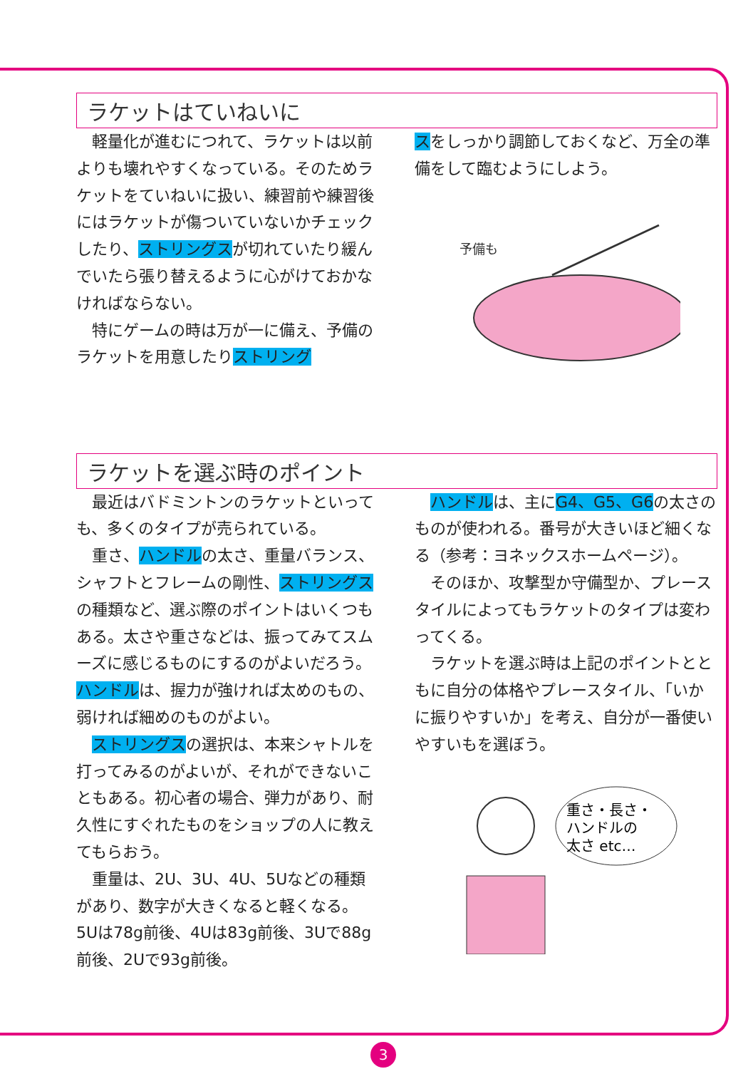ラケットはていねいに
軽量化が進むにつれて、ラケットは以前よりも壊れやすくなっている。そのためラケットをていねいに扱い、練習前や練習後にはラケットが傷ついていないかチェックしたり、ストリングスが切れていたり緩んでいたら張り替えるように心がけておかなければならない。
特にゲームの時は万が一に備え、予備のラケットを用意したりストリング
スをしっかり調節しておくなど、万全の準備をして臨むようにしよう。
予備も
ラケットを選ぶ時のポイント
最近はバドミントンのラケットといっても、多くのタイプが売られている。
重さ、ハンドルの太さ、重量バランス、シャフトとフレームの剛性、ストリングスの種類など、選ぶ際のポイントはいくつもある。太さや重さなどは、振ってみてスムーズに感じるものにするのがよいだろう。ハンドルは、握力が強ければ太めのもの、弱ければ細めのものがよい。
ストリングスの選択は、本来シャトルを打ってみるのがよいが、それができないこともある。初心者の場合、弾力があり、耐久性にすぐれたものをショップの人に教えてもらおう。
重量は、2U、3U、4U、5Uなどの種類があり、数字が大きくなると軽くなる。5Uは78g前後、4Uは83g前後、3Uで88g前後、2Uで93g前後。
ハンドルは、主にG4、G5、G6の太さのものが使われる。番号が大きいほど細くなる（参考：ヨネックスホームページ）。
そのほか、攻撃型か守備型か、プレースタイルによってもラケットのタイプは変わってくる。
ラケットを選ぶ時は上記のポイントとともに自分の体格やプレースタイル、「いかに振りやすいか」を考え、自分が一番使いやすいもを選ぼう。
重さ・長さ・
ハンドルの
太さ etc…
3